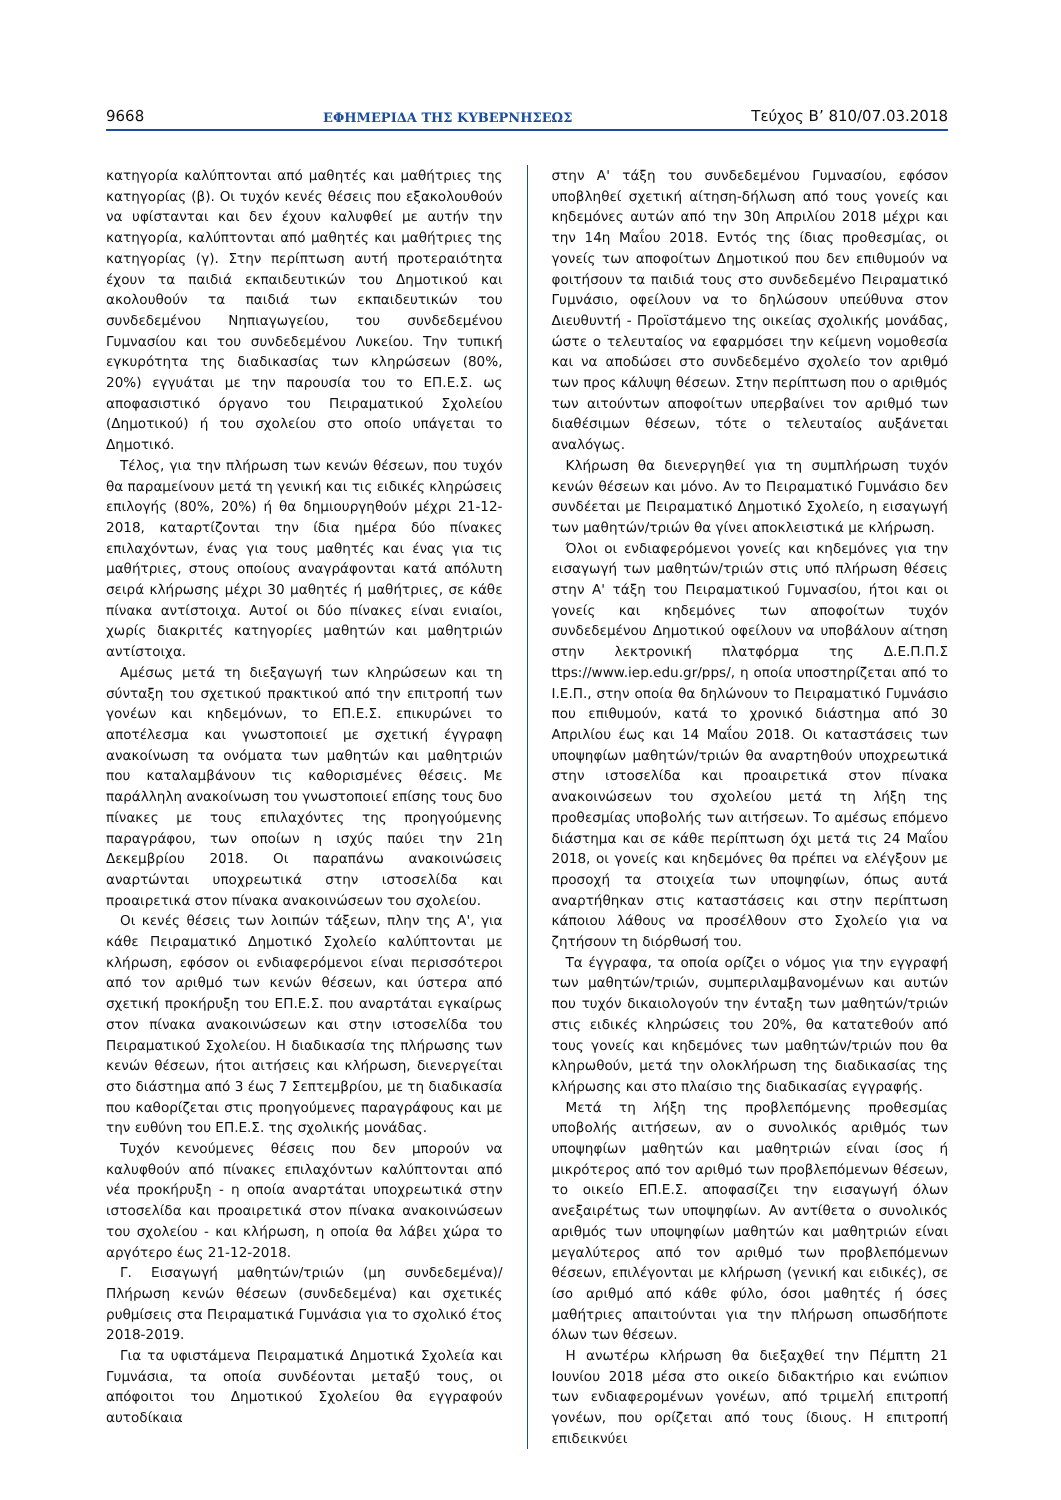9668 ΕΦΗΜΕΡΙΔΑ ΤΗΣ ΚΥΒΕΡΝΗΣΕΩΣ Τεύχος Β’ 810/07.03.2018
κατηγορία καλύπτονται από μαθητές και μαθήτριες της κατηγορίας (β). Οι τυχόν κενές θέσεις που εξακολουθούν να υφίστανται και δεν έχουν καλυφθεί με αυτήν την κατηγορία, καλύπτονται από μαθητές και μαθήτριες της κατηγορίας (γ). Στην περίπτωση αυτή προτεραιότητα έχουν τα παιδιά εκπαιδευτικών του Δημοτικού και ακολουθούν τα παιδιά των εκπαιδευτικών του συνδεδεμένου Νηπιαγωγείου, του συνδεδεμένου Γυμνασίου και του συνδεδεμένου Λυκείου. Την τυπική εγκυρότητα της διαδικασίας των κληρώσεων (80%, 20%) εγγυάται με την παρουσία του το ΕΠ.Ε.Σ. ως αποφασιστικό όργανο του Πειραματικού Σχολείου (Δημοτικού) ή του σχολείου στο οποίο υπάγεται το Δημοτικό.
Τέλος, για την πλήρωση των κενών θέσεων, που τυχόν θα παραμείνουν μετά τη γενική και τις ειδικές κληρώσεις επιλογής (80%, 20%) ή θα δημιουργηθούν μέχρι 21-12-2018, καταρτίζονται την ίδια ημέρα δύο πίνακες επιλαχόντων, ένας για τους μαθητές και ένας για τις μαθήτριες, στους οποίους αναγράφονται κατά απόλυτη σειρά κλήρωσης μέχρι 30 μαθητές ή μαθήτριες, σε κάθε πίνακα αντίστοιχα. Αυτοί οι δύο πίνακες είναι ενιαίοι, χωρίς διακριτές κατηγορίες μαθητών και μαθητριών αντίστοιχα.
Αμέσως μετά τη διεξαγωγή των κληρώσεων και τη σύνταξη του σχετικού πρακτικού από την επιτροπή των γονέων και κηδεμόνων, το ΕΠ.Ε.Σ. επικυρώνει το αποτέλεσμα και γνωστοποιεί με σχετική έγγραφη ανακοίνωση τα ονόματα των μαθητών και μαθητριών που καταλαμβάνουν τις καθορισμένες θέσεις. Με παράλληλη ανακοίνωση του γνωστοποιεί επίσης τους δυο πίνακες με τους επιλαχόντες της προηγούμενης παραγράφου, των οποίων η ισχύς παύει την 21η Δεκεμβρίου 2018. Οι παραπάνω ανακοινώσεις αναρτώνται υποχρεωτικά στην ιστοσελίδα και προαιρετικά στον πίνακα ανακοινώσεων του σχολείου.
Οι κενές θέσεις των λοιπών τάξεων, πλην της Α', για κάθε Πειραματικό Δημοτικό Σχολείο καλύπτονται με κλήρωση, εφόσον οι ενδιαφερόμενοι είναι περισσότεροι από τον αριθμό των κενών θέσεων, και ύστερα από σχετική προκήρυξη του ΕΠ.Ε.Σ. που αναρτάται εγκαίρως στον πίνακα ανακοινώσεων και στην ιστοσελίδα του Πειραματικού Σχολείου. Η διαδικασία της πλήρωσης των κενών θέσεων, ήτοι αιτήσεις και κλήρωση, διενεργείται στο διάστημα από 3 έως 7 Σεπτεμβρίου, με τη διαδικασία που καθορίζεται στις προηγούμενες παραγράφους και με την ευθύνη του ΕΠ.Ε.Σ. της σχολικής μονάδας.
Τυχόν κενούμενες θέσεις που δεν μπορούν να καλυφθούν από πίνακες επιλαχόντων καλύπτονται από νέα προκήρυξη - η οποία αναρτάται υποχρεωτικά στην ιστοσελίδα και προαιρετικά στον πίνακα ανακοινώσεων του σχολείου - και κλήρωση, η οποία θα λάβει χώρα το αργότερο έως 21-12-2018.
Γ. Εισαγωγή μαθητών/τριών (μη συνδεδεμένα)/Πλήρωση κενών θέσεων (συνδεδεμένα) και σχετικές ρυθμίσεις στα Πειραματικά Γυμνάσια για το σχολικό έτος 2018-2019.
Για τα υφιστάμενα Πειραματικά Δημοτικά Σχολεία και Γυμνάσια, τα οποία συνδέονται μεταξύ τους, οι απόφοιτοι του Δημοτικού Σχολείου θα εγγραφούν αυτοδίκαια
στην Α' τάξη του συνδεδεμένου Γυμνασίου, εφόσον υποβληθεί σχετική αίτηση-δήλωση από τους γονείς και κηδεμόνες αυτών από την 30η Απριλίου 2018 μέχρι και την 14η Μαΐου 2018. Εντός της ίδιας προθεσμίας, οι γονείς των αποφοίτων Δημοτικού που δεν επιθυμούν να φοιτήσουν τα παιδιά τους στο συνδεδεμένο Πειραματικό Γυμνάσιο, οφείλουν να το δηλώσουν υπεύθυνα στον Διευθυντή - Προϊστάμενο της οικείας σχολικής μονάδας, ώστε ο τελευταίος να εφαρμόσει την κείμενη νομοθεσία και να αποδώσει στο συνδεδεμένο σχολείο τον αριθμό των προς κάλυψη θέσεων. Στην περίπτωση που ο αριθμός των αιτούντων αποφοίτων υπερβαίνει τον αριθμό των διαθέσιμων θέσεων, τότε ο τελευταίος αυξάνεται αναλόγως.
Κλήρωση θα διενεργηθεί για τη συμπλήρωση τυχόν κενών θέσεων και μόνο. Αν το Πειραματικό Γυμνάσιο δεν συνδέεται με Πειραματικό Δημοτικό Σχολείο, η εισαγωγή των μαθητών/τριών θα γίνει αποκλειστικά με κλήρωση.
Όλοι οι ενδιαφερόμενοι γονείς και κηδεμόνες για την εισαγωγή των μαθητών/τριών στις υπό πλήρωση θέσεις στην Α' τάξη του Πειραματικού Γυμνασίου, ήτοι και οι γονείς και κηδεμόνες των αποφοίτων τυχόν συνδεδεμένου Δημοτικού οφείλουν να υποβάλουν αίτηση στην λεκτρονική πλατφόρμα της Δ.Ε.Π.Π.Σ ttps://www.iep.edu.gr/pps/, η οποία υποστηρίζεται από το Ι.Ε.Π., στην οποία θα δηλώνουν το Πειραματικό Γυμνάσιο που επιθυμούν, κατά το χρονικό διάστημα από 30 Απριλίου έως και 14 Μαΐου 2018. Οι καταστάσεις των υποψηφίων μαθητών/τριών θα αναρτηθούν υποχρεωτικά στην ιστοσελίδα και προαιρετικά στον πίνακα ανακοινώσεων του σχολείου μετά τη λήξη της προθεσμίας υποβολής των αιτήσεων. Το αμέσως επόμενο διάστημα και σε κάθε περίπτωση όχι μετά τις 24 Μαΐου 2018, οι γονείς και κηδεμόνες θα πρέπει να ελέγξουν με προσοχή τα στοιχεία των υποψηφίων, όπως αυτά αναρτήθηκαν στις καταστάσεις και στην περίπτωση κάποιου λάθους να προσέλθουν στο Σχολείο για να ζητήσουν τη διόρθωσή του.
Τα έγγραφα, τα οποία ορίζει ο νόμος για την εγγραφή των μαθητών/τριών, συμπεριλαμβανομένων και αυτών που τυχόν δικαιολογούν την ένταξη των μαθητών/τριών στις ειδικές κληρώσεις του 20%, θα κατατεθούν από τους γονείς και κηδεμόνες των μαθητών/τριών που θα κληρωθούν, μετά την ολοκλήρωση της διαδικασίας της κλήρωσης και στο πλαίσιο της διαδικασίας εγγραφής.
Μετά τη λήξη της προβλεπόμενης προθεσμίας υποβολής αιτήσεων, αν ο συνολικός αριθμός των υποψηφίων μαθητών και μαθητριών είναι ίσος ή μικρότερος από τον αριθμό των προβλεπόμενων θέσεων, το οικείο ΕΠ.Ε.Σ. αποφασίζει την εισαγωγή όλων ανεξαιρέτως των υποψηφίων. Αν αντίθετα ο συνολικός αριθμός των υποψηφίων μαθητών και μαθητριών είναι μεγαλύτερος από τον αριθμό των προβλεπόμενων θέσεων, επιλέγονται με κλήρωση (γενική και ειδικές), σε ίσο αριθμό από κάθε φύλο, όσοι μαθητές ή όσες μαθήτριες απαιτούνται για την πλήρωση οπωσδήποτε όλων των θέσεων.
Η ανωτέρω κλήρωση θα διεξαχθεί την Πέμπτη 21 Ιουνίου 2018 μέσα στο οικείο διδακτήριο και ενώπιον των ενδιαφερομένων γονέων, από τριμελή επιτροπή γονέων, που ορίζεται από τους ίδιους. Η επιτροπή επιδεικνύει